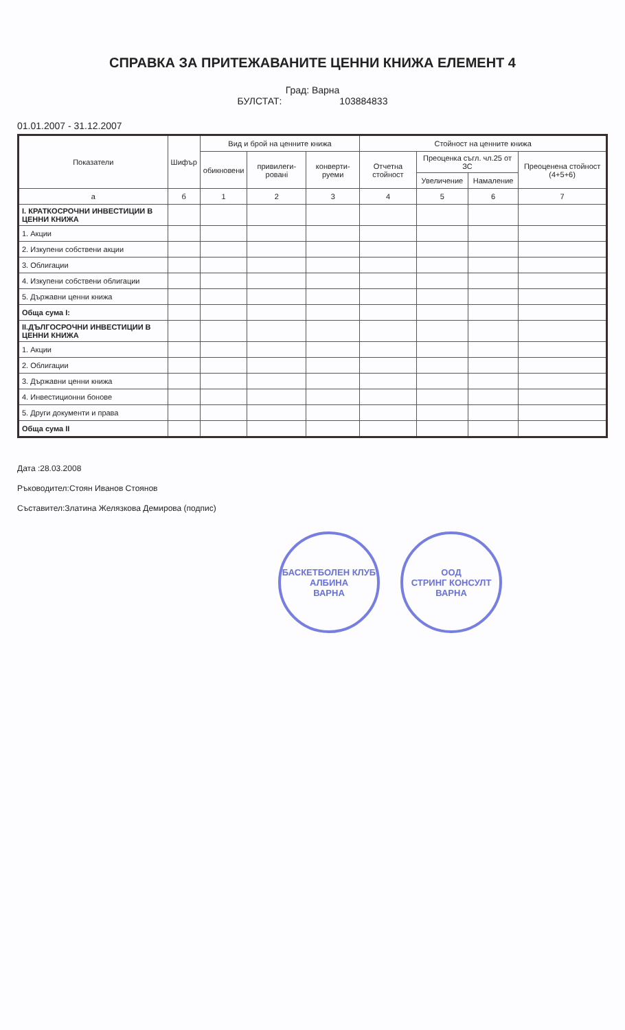СПРАВКА ЗА ПРИТЕЖАВАНИТЕ ЦЕННИ КНИЖА ЕЛЕМЕНТ 4
Град: Варна
БУЛСТАТ: 103884833
01.01.2007 - 31.12.2007
| Показатели | Шифър | Вид и брой на ценните книжа | | | Стойност на ценните книжа | | | |
| --- | --- | --- | --- | --- | --- | --- | --- | --- |
| | | обикновени | привилеги-рованi | конверти-руеми | Отчетна стойност | Преоценка съгл. чл.25 от ЗС | | Преоценена стойност (4+5+6) |
| | | | | | | Увеличение | Намаление | |
| а | б | 1 | 2 | 3 | 4 | 5 | 6 | 7 |
| I. КРАТКОСРОЧНИ ИНВЕСТИЦИИ В ЦЕННИ КНИЖА | | | | | | | | |
| 1. Акции | | | | | | | | |
| 2. Изкупени собствени акции | | | | | | | | |
| 3. Облигации | | | | | | | | |
| 4. Изкупени собствени облигации | | | | | | | | |
| 5. Държавни ценни книжа | | | | | | | | |
| Обща сума I: | | | | | | | | |
| II.ДЪЛГОСРОЧНИ ИНВЕСТИЦИИ В ЦЕННИ КНИЖА | | | | | | | | |
| 1. Акции | | | | | | | | |
| 2. Облигации | | | | | | | | |
| 3. Държавни ценни книжа | | | | | | | | |
| 4. Инвестиционни бонове | | | | | | | | |
| 5. Други документи и права | | | | | | | | |
| Обща сума II | | | | | | | | |
Дата :28.03.2008
Ръководител:Стоян Иванов Стоянов
Съставител:Златина Желязкова Демирова (подпис)
БАСКЕТБОЛЕН КЛУБ
АЛБИНА
ВАРНА
ООД
СТРИНГ КОНСУЛТ
ВАРНА